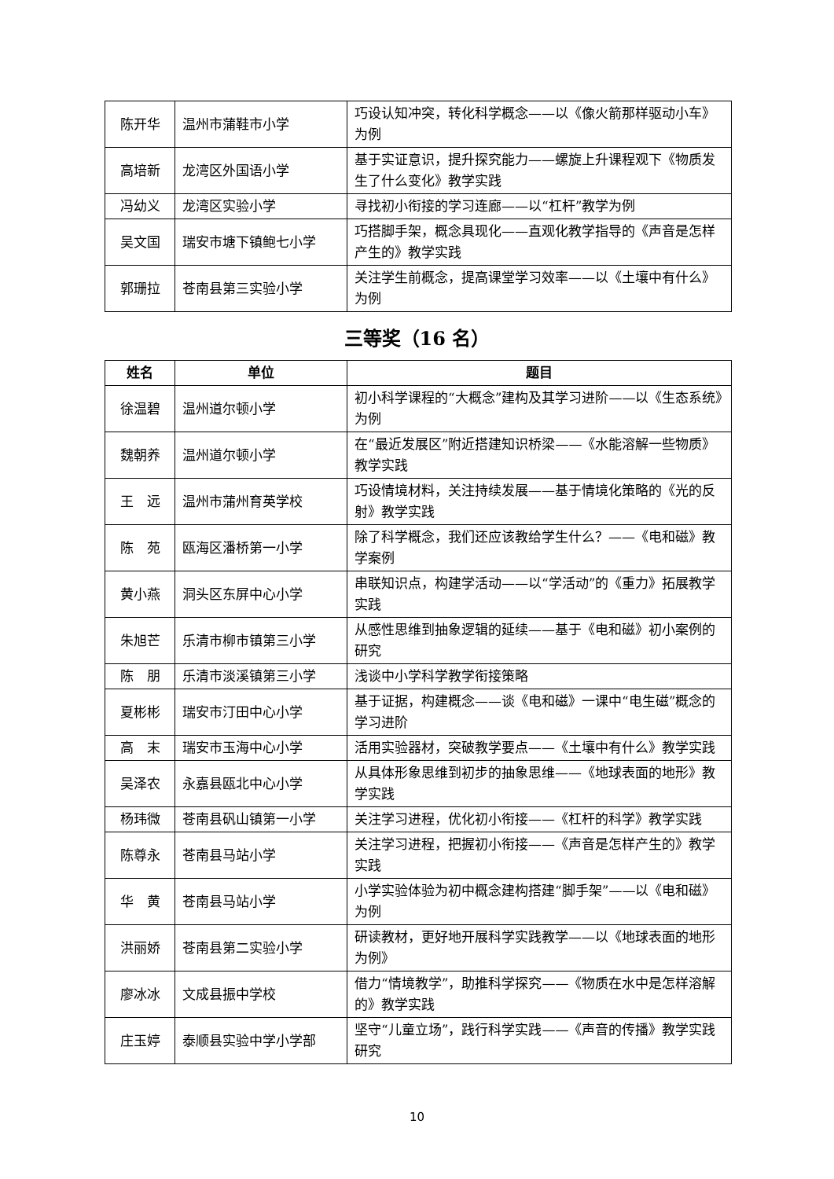| 陈开华 | 温州市蒲鞋市小学 | 巧设认知冲突，转化科学概念——以《像火箭那样驱动小车》为例 |
| 高培新 | 龙湾区外国语小学 | 基于实证意识，提升探究能力——螺旋上升课程观下《物质发生了什么变化》教学实践 |
| 冯幼义 | 龙湾区实验小学 | 寻找初小衔接的学习连廊——以“杠杆”教学为例 |
| 吴文国 | 瑞安市塘下镇鲍七小学 | 巧搭脚手架，概念具现化——直观化教学指导的《声音是怎样产生的》教学实践 |
| 郭珊拉 | 苍南县第三实验小学 | 关注学生前概念，提高课堂学习效率——以《土壤中有什么》为例 |
三等奖（16 名）
| 姓名 | 单位 | 题目 |
| --- | --- | --- |
| 徐温碧 | 温州道尔顿小学 | 初小科学课程的“大概念”建构及其学习进阶——以《生态系统》为例 |
| 魏朝养 | 温州道尔顿小学 | 在“最近发展区”附近搭建知识桥梁——《水能溶解一些物质》教学实践 |
| 王 远 | 温州市蒲州育英学校 | 巧设情境材料，关注持续发展——基于情境化策略的《光的反射》教学实践 |
| 陈 苑 | 瓯海区潘桥第一小学 | 除了科学概念，我们还应该教给学生什么？——《电和磁》教学案例 |
| 黄小燕 | 洞头区东屏中心小学 | 串联知识点，构建学活动——以“学活动”的《重力》拓展教学实践 |
| 朱旭芒 | 乐清市柳市镇第三小学 | 从感性思维到抽象逻辑的延续——基于《电和磁》初小案例的研究 |
| 陈 朋 | 乐清市淡溪镇第三小学 | 浅谈中小学科学教学衔接策略 |
| 夏彬彬 | 瑞安市汀田中心小学 | 基于证据，构建概念——谈《电和磁》一课中“电生磁”概念的学习进阶 |
| 高 末 | 瑞安市玉海中心小学 | 活用实验器材，突破教学要点——《土壤中有什么》教学实践 |
| 吴泽农 | 永嘉县瓯北中心小学 | 从具体形象思维到初步的抽象思维——《地球表面的地形》教学实践 |
| 杨玮微 | 苍南县矾山镇第一小学 | 关注学习进程，优化初小衔接——《杠杆的科学》教学实践 |
| 陈尊永 | 苍南县马站小学 | 关注学习进程，把握初小衔接——《声音是怎样产生的》教学实践 |
| 华 黄 | 苍南县马站小学 | 小学实验体验为初中概念建构搭建“脚手架”——以《电和磁》为例 |
| 洪丽娇 | 苍南县第二实验小学 | 研读教材，更好地开展科学实践教学——以《地球表面的地形为例》 |
| 廖冰冰 | 文成县振中学校 | 借力“情境教学”，助推科学探究——《物质在水中是怎样溶解的》教学实践 |
| 庄玉婷 | 泰顺县实验中学小学部 | 坚守“儿童立场”，践行科学实践——《声音的传播》教学实践研究 |
10